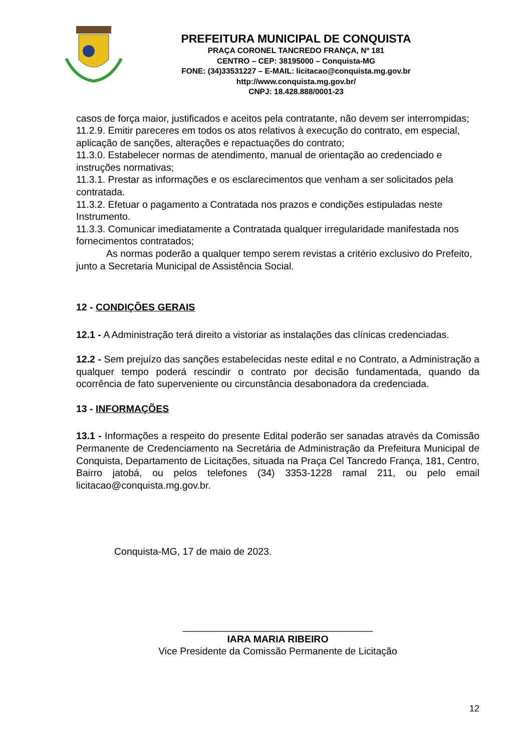PREFEITURA MUNICIPAL DE CONQUISTA
PRAÇA CORONEL TANCREDO FRANÇA, Nº 181
CENTRO – CEP: 38195000 – Conquista-MG
FONE: (34)33531227 – E-MAIL: licitacao@conquista.mg.gov.br
http://www.conquista.mg.gov.br/
CNPJ: 18.428.888/0001-23
casos de força maior, justificados e aceitos pela contratante, não devem ser interrompidas;
11.2.9. Emitir pareceres em todos os atos relativos à execução do contrato, em especial, aplicação de sanções, alterações e repactuações do contrato;
11.3.0. Estabelecer normas de atendimento, manual de orientação ao credenciado e instruções normativas;
11.3.1. Prestar as informações e os esclarecimentos que venham a ser solicitados pela contratada.
11.3.2. Efetuar o pagamento a Contratada nos prazos e condições estipuladas neste Instrumento.
11.3.3. Comunicar imediatamente a Contratada qualquer irregularidade manifestada nos fornecimentos contratados;
As normas poderão a qualquer tempo serem revistas a critério exclusivo do Prefeito, junto a Secretaria Municipal de Assistência Social.
12 - CONDIÇÕES GERAIS
12.1 - A Administração terá direito a vistoriar as instalações das clínicas credenciadas.
12.2 - Sem prejuízo das sanções estabelecidas neste edital e no Contrato, a Administração a qualquer tempo poderá rescindir o contrato por decisão fundamentada, quando da ocorrência de fato superveniente ou circunstância desabonadora da credenciada.
13 - INFORMAÇÕES
13.1 - Informações a respeito do presente Edital poderão ser sanadas através da Comissão Permanente de Credenciamento na Secretária de Administração da Prefeitura Municipal de Conquista, Departamento de Licitações, situada na Praça Cel Tancredo França, 181, Centro, Bairro jatobá, ou pelos telefones (34) 3353-1228 ramal 211, ou pelo email licitacao@conquista.mg.gov.br.
Conquista-MG, 17 de maio de 2023.
___________________________________
IARA MARIA RIBEIRO
Vice Presidente da Comissão Permanente de Licitação
12